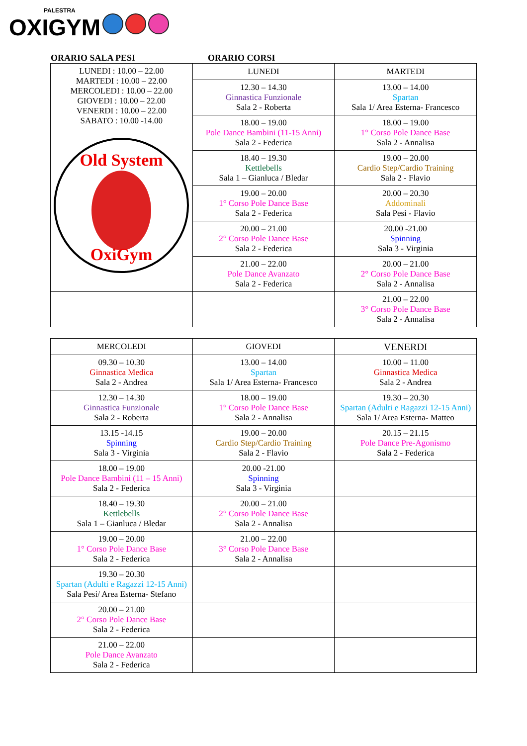PALESTRA
OXIGYM
ORARIO SALA PESI ORARIO CORSI
| LUNEDI : 10.00 – 22.00 MARTEDI : 10.00 – 22.00 MERCOLEDI : 10.00 – 22.00 GIOVEDI : 10.00 – 22.00 VENERDI : 10.00 – 22.00 SABATO : 10.00 -14.00 Old System OxiGym | LUNEDI | MARTEDI |
| | 12.30 – 14.30 Ginnastica Funzionale Sala 2 - Roberta | 13.00 – 14.00 Spartan Sala 1/ Area Esterna- Francesco |
| | 18.00 – 19.00 Pole Dance Bambini (11-15 Anni) Sala 2 - Federica | 18.00 – 19.00 1° Corso Pole Dance Base Sala 2 - Annalisa |
| | 18.40 – 19.30 Kettlebells Sala 1 – Gianluca / Bledar | 19.00 – 20.00 Cardio Step/Cardio Training Sala 2 - Flavio |
| | 19.00 – 20.00 1° Corso Pole Dance Base Sala 2 - Federica | 20.00 – 20.30 Addominali Sala Pesi - Flavio |
| | 20.00 – 21.00 2° Corso Pole Dance Base Sala 2 - Federica | 20.00 -21.00 Spinning Sala 3 - Virginia |
| | 21.00 – 22.00 Pole Dance Avanzato Sala 2 - Federica | 20.00 – 21.00 2° Corso Pole Dance Base Sala 2 - Annalisa |
| | | 21.00 – 22.00 3° Corso Pole Dance Base Sala 2 - Annalisa |
| MERCOLEDI | GIOVEDI | VENERDI |
| --- | --- | --- |
| 09.30 – 10.30 Ginnastica Medica Sala 2 - Andrea | 13.00 – 14.00 Spartan Sala 1/ Area Esterna- Francesco | 10.00 – 11.00 Ginnastica Medica Sala 2 - Andrea |
| 12.30 – 14.30 Ginnastica Funzionale Sala 2 - Roberta | 18.00 – 19.00 1° Corso Pole Dance Base Sala 2 - Annalisa | 19.30 – 20.30 Spartan (Adulti e Ragazzi 12-15 Anni) Sala 1/ Area Esterna- Matteo |
| 13.15 -14.15 Spinning Sala 3 - Virginia | 19.00 – 20.00 Cardio Step/Cardio Training Sala 2 - Flavio | 20.15 – 21.15 Pole Dance Pre-Agonismo Sala 2 - Federica |
| 18.00 – 19.00 Pole Dance Bambini (11 – 15 Anni) Sala 2 - Federica | 20.00 -21.00 Spinning Sala 3 - Virginia | |
| 18.40 – 19.30 Kettlebells Sala 1 – Gianluca / Bledar | 20.00 – 21.00 2° Corso Pole Dance Base Sala 2 - Annalisa | |
| 19.00 – 20.00 1° Corso Pole Dance Base Sala 2 - Federica | 21.00 – 22.00 3° Corso Pole Dance Base Sala 2 - Annalisa | |
| 19.30 – 20.30 Spartan (Adulti e Ragazzi 12-15 Anni) Sala Pesi/ Area Esterna- Stefano | | |
| 20.00 – 21.00 2° Corso Pole Dance Base Sala 2 - Federica | | |
| 21.00 – 22.00 Pole Dance Avanzato Sala 2 - Federica | | |